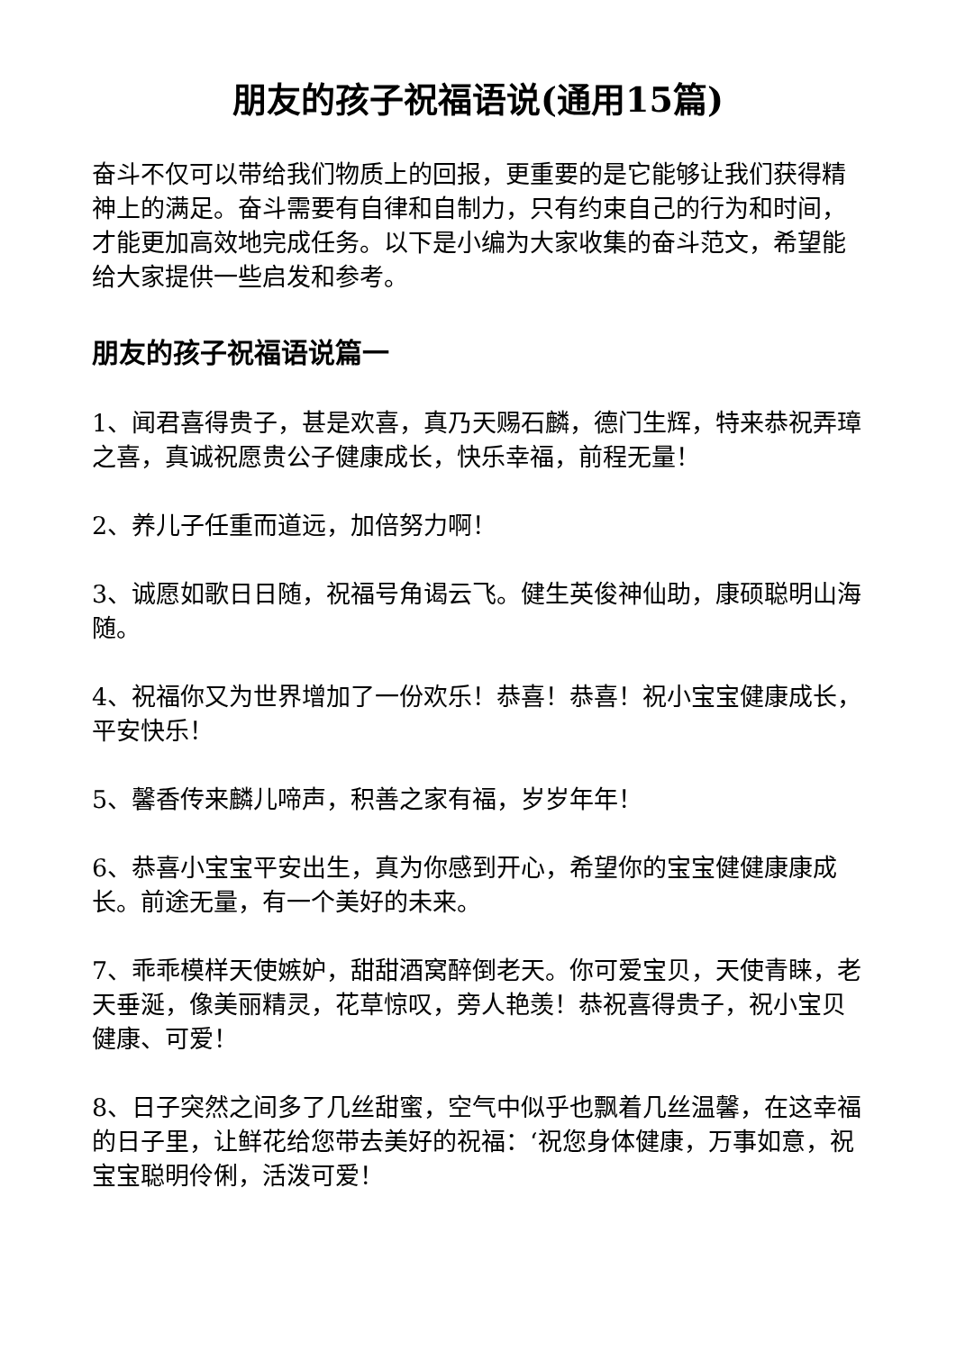朋友的孩子祝福语说(通用15篇)
奋斗不仅可以带给我们物质上的回报，更重要的是它能够让我们获得精神上的满足。奋斗需要有自律和自制力，只有约束自己的行为和时间，才能更加高效地完成任务。以下是小编为大家收集的奋斗范文，希望能给大家提供一些启发和参考。
朋友的孩子祝福语说篇一
1、闻君喜得贵子，甚是欢喜，真乃天赐石麟，德门生辉，特来恭祝弄璋之喜，真诚祝愿贵公子健康成长，快乐幸福，前程无量！
2、养儿子任重而道远，加倍努力啊！
3、诚愿如歌日日随，祝福号角谒云飞。健生英俊神仙助，康硕聪明山海随。
4、祝福你又为世界增加了一份欢乐！恭喜！恭喜！祝小宝宝健康成长，平安快乐！
5、馨香传来麟儿啼声，积善之家有福，岁岁年年！
6、恭喜小宝宝平安出生，真为你感到开心，希望你的宝宝健健康康成长。前途无量，有一个美好的未来。
7、乖乖模样天使嫉妒，甜甜酒窝醉倒老天。你可爱宝贝，天使青睐，老天垂涎，像美丽精灵，花草惊叹，旁人艳羡！恭祝喜得贵子，祝小宝贝健康、可爱！
8、日子突然之间多了几丝甜蜜，空气中似乎也飘着几丝温馨，在这幸福的日子里，让鲜花给您带去美好的祝福：‘祝您身体健康，万事如意，祝宝宝聪明伶俐，活泼可爱！